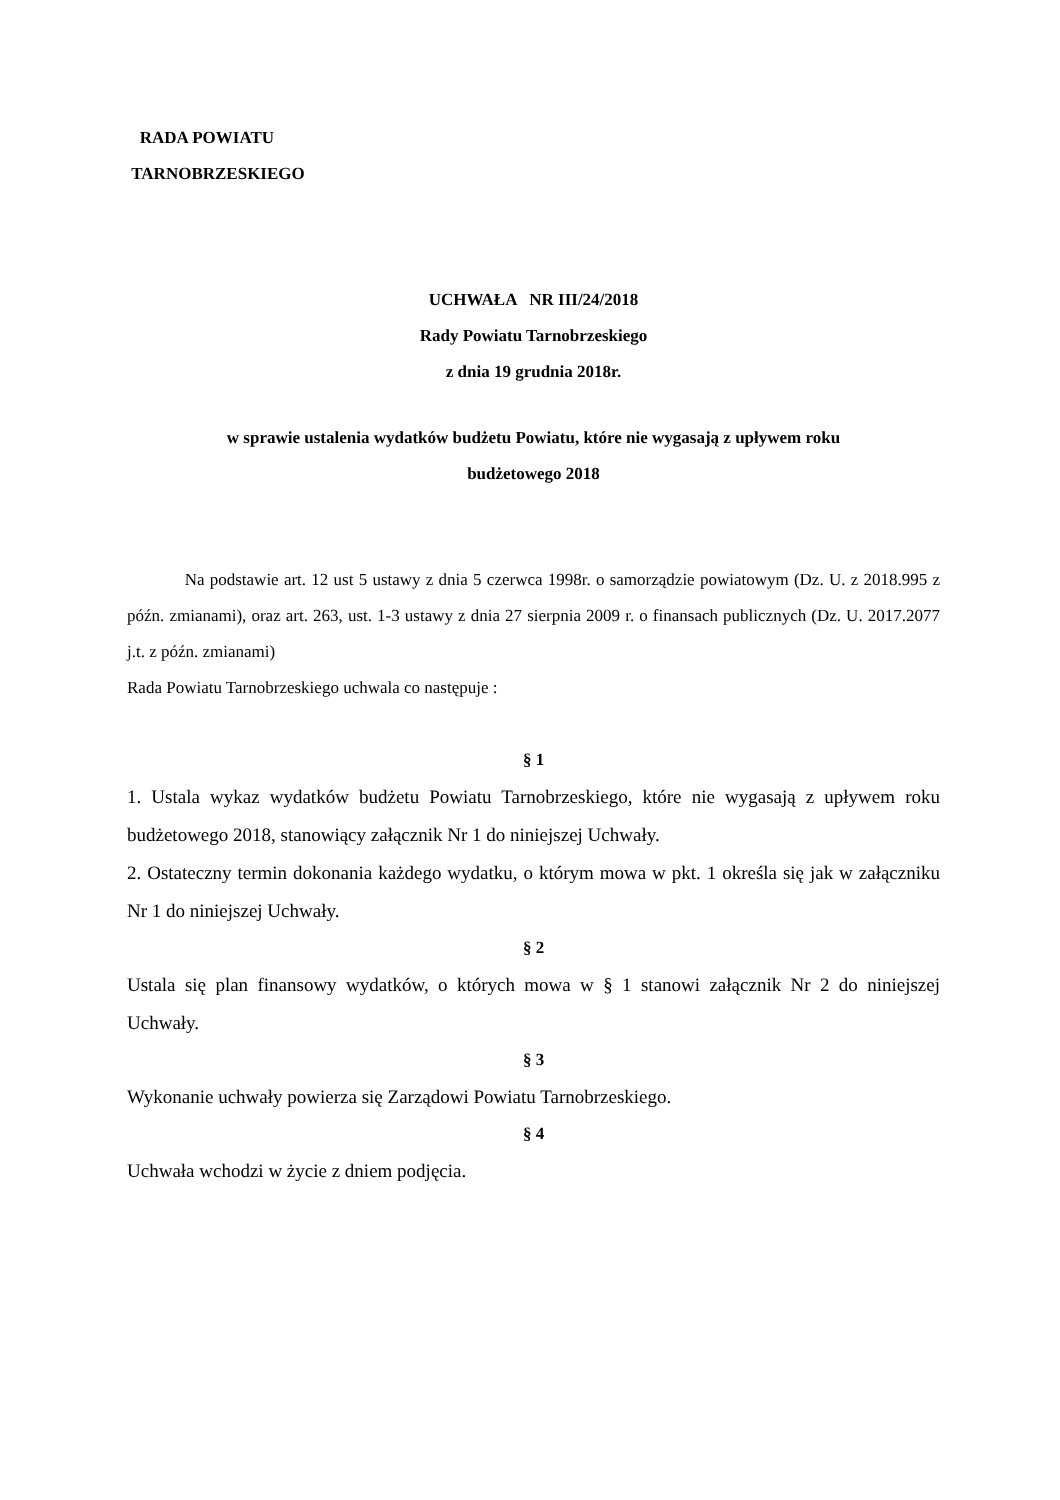RADA POWIATU
TARNOBRZESKIEGO
UCHWAŁA NR III/24/2018
Rady Powiatu Tarnobrzeskiego
z dnia 19 grudnia 2018r.
w sprawie ustalenia wydatków budżetu Powiatu, które nie wygasają z upływem roku
budżetowego 2018
Na podstawie art. 12 ust 5 ustawy z dnia 5 czerwca 1998r. o samorządzie powiatowym (Dz. U. z 2018.995 z późn. zmianami), oraz art. 263, ust. 1-3 ustawy z dnia 27 sierpnia 2009 r. o finansach publicznych (Dz. U. 2017.2077 j.t. z późn. zmianami)
Rada Powiatu Tarnobrzeskiego uchwala co następuje :
§ 1
1. Ustala wykaz wydatków budżetu Powiatu Tarnobrzeskiego, które nie wygasają z upływem roku budżetowego 2018, stanowiący załącznik Nr 1 do niniejszej Uchwały.
2. Ostateczny termin dokonania każdego wydatku, o którym mowa w pkt. 1 określa się jak w załączniku Nr 1 do niniejszej Uchwały.
§ 2
Ustala się plan finansowy wydatków, o których mowa w § 1 stanowi załącznik Nr 2 do niniejszej Uchwały.
§ 3
Wykonanie uchwały powierza się Zarządowi Powiatu Tarnobrzeskiego.
§ 4
Uchwała wchodzi w życie z dniem podjęcia.